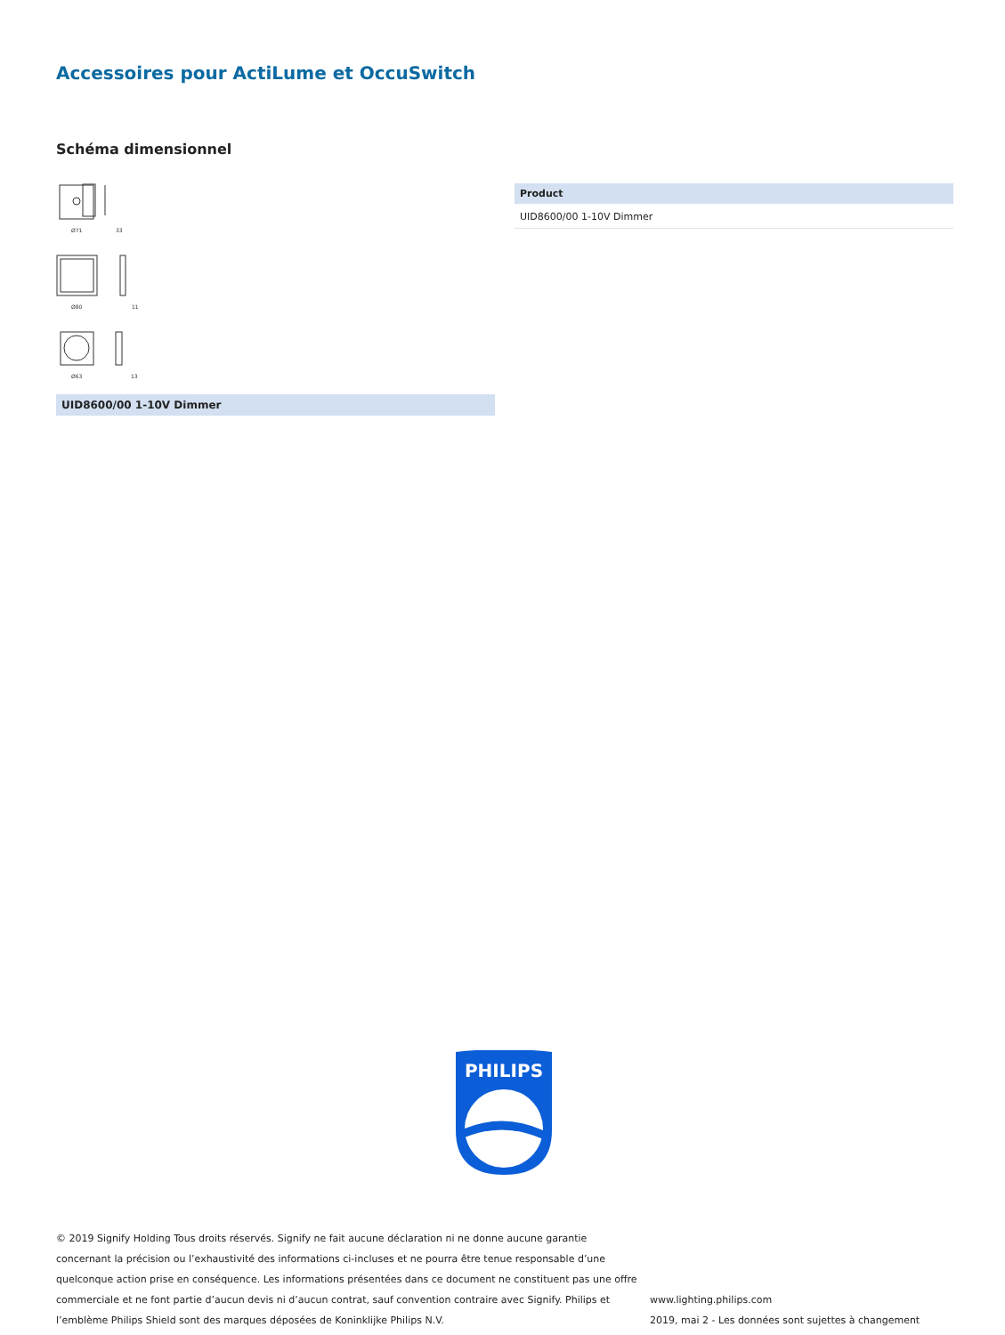Accessoires pour ActiLume et OccuSwitch
Schéma dimensionnel
Ø71
33
Ø80
11
Ø63
13
UID8600/00 1-10V Dimmer
| Product |
| --- |
| UID8600/00 1-10V Dimmer |
PHILIPS
© 2019 Signify Holding Tous droits réservés. Signify ne fait aucune déclaration ni ne donne aucune garantie concernant la précision ou l’exhaustivité des informations ci-incluses et ne pourra être tenue responsable d’une quelconque action prise en conséquence. Les informations présentées dans ce document ne constituent pas une offre commerciale et ne font partie d’aucun devis ni d’aucun contrat, sauf convention contraire avec Signify. Philips et l’emblème Philips Shield sont des marques déposées de Koninklijke Philips N.V.
www.lighting.philips.com
2019, mai 2 - Les données sont sujettes à changement